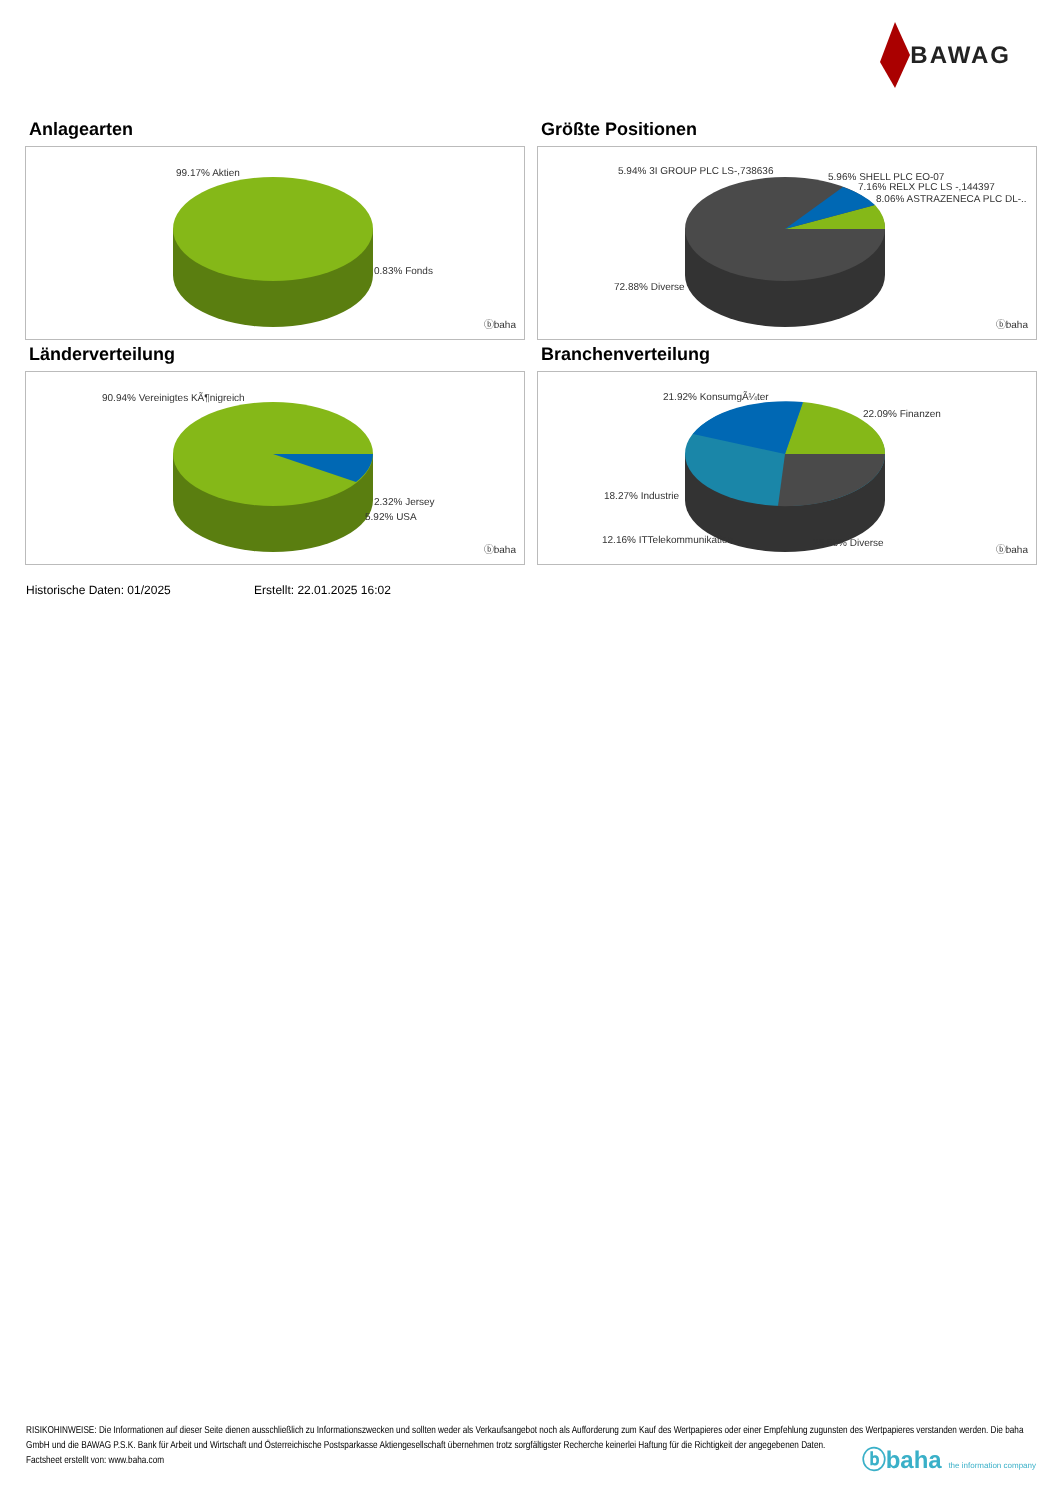BAWAG
Anlagearten
99.17% Aktien
0.83% Fonds
ⓑbaha
Größte Positionen
5.94% 3I GROUP PLC LS-,738636
5.96% SHELL PLC EO-07
7.16% RELX PLC LS -,144397
8.06% ASTRAZENECA PLC DL-..
72.88% Diverse
ⓑbaha
Länderverteilung
90.94% Vereinigtes KÃ¶nigreich
2.32% Jersey
5.92% USA
ⓑbaha
Branchenverteilung
21.92% KonsumgÃ¼ter
22.09% Finanzen
18.27% Industrie
12.16% ITTelekommunikation 25.56% Diverse
ⓑbaha
Historische Daten: 01/2025 Erstellt: 22.01.2025 16:02
RISIKOHINWEISE: Die Informationen auf dieser Seite dienen ausschließlich zu Informationszwecken und sollten weder als Verkaufsangebot noch als Aufforderung zum Kauf des Wertpapieres oder einer Empfehlung zugunsten des Wertpapieres verstanden werden. Die baha GmbH und die BAWAG P.S.K. Bank für Arbeit und Wirtschaft und Österreichische Postsparkasse Aktiengesellschaft übernehmen trotz sorgfältigster Recherche keinerlei Haftung für die Richtigkeit der angegebenen Daten.
Factsheet erstellt von: www.baha.com
ⓑbaha the information company